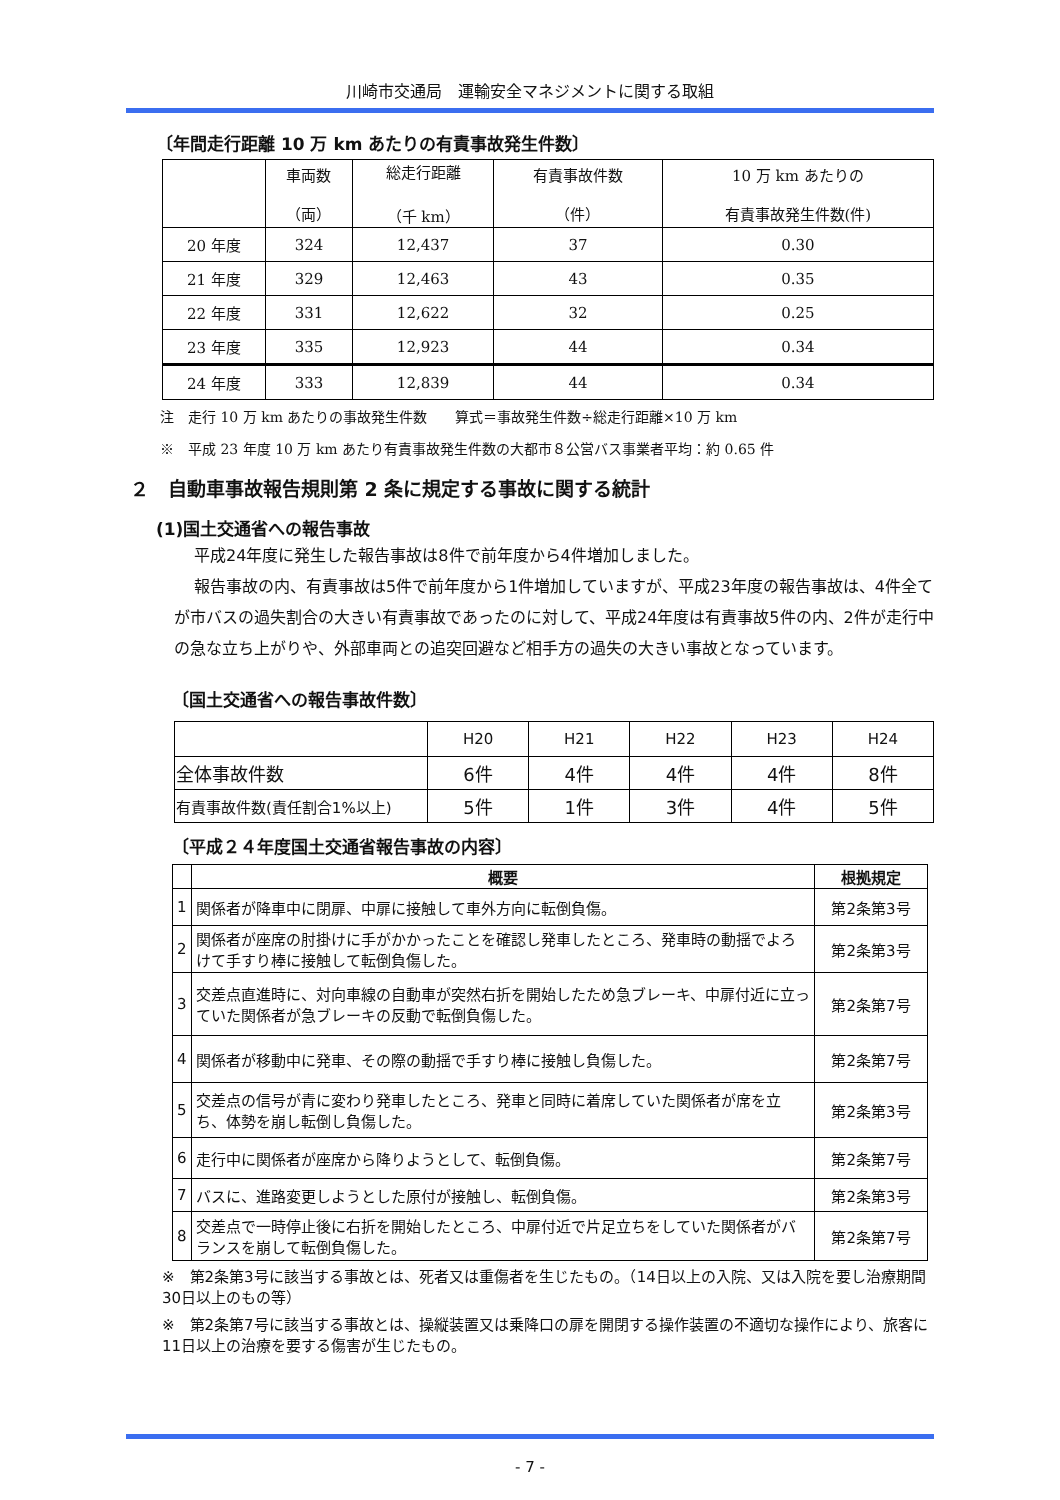川崎市交通局　運輸安全マネジメントに関する取組
〔年間走行距離 10 万 km あたりの有責事故発生件数〕
| | 車両数 （両） | 総走行距離 （千 km） | 有責事故件数 （件） | 10 万 km あたりの 有責事故発生件数(件) |
| --- | --- | --- | --- | --- |
| 20 年度 | 324 | 12,437 | 37 | 0.30 |
| 21 年度 | 329 | 12,463 | 43 | 0.35 |
| 22 年度 | 331 | 12,622 | 32 | 0.25 |
| 23 年度 | 335 | 12,923 | 44 | 0.34 |
| 24 年度 | 333 | 12,839 | 44 | 0.34 |
注　走行 10 万 km あたりの事故発生件数　　算式＝事故発生件数÷総走行距離×10 万 km
※　平成 23 年度 10 万 km あたり有責事故発生件数の大都市８公営バス事業者平均：約 0.65 件
２　自動車事故報告規則第 2 条に規定する事故に関する統計
(1)国土交通省への報告事故
平成24年度に発生した報告事故は8件で前年度から4件増加しました。
報告事故の内、有責事故は5件で前年度から1件増加していますが、平成23年度の報告事故は、4件全てが市バスの過失割合の大きい有責事故であったのに対して、平成24年度は有責事故5件の内、2件が走行中の急な立ち上がりや、外部車両との追突回避など相手方の過失の大きい事故となっています。
〔国土交通省への報告事故件数〕
| | H20 | H21 | H22 | H23 | H24 |
| 全体事故件数 | 6件 | 4件 | 4件 | 4件 | 8件 |
| 有責事故件数(責任割合1%以上) | 5件 | 1件 | 3件 | 4件 | 5件 |
〔平成２４年度国土交通省報告事故の内容〕
| | 概要 | 根拠規定 |
| --- | --- | --- |
| 1 | 関係者が降車中に閉扉、中扉に接触して車外方向に転倒負傷。 | 第2条第3号 |
| 2 | 関係者が座席の肘掛けに手がかかったことを確認し発車したところ、発車時の動揺でよろけて手すり棒に接触して転倒負傷した。 | 第2条第3号 |
| 3 | 交差点直進時に、対向車線の自動車が突然右折を開始したため急ブレーキ、中扉付近に立っていた関係者が急ブレーキの反動で転倒負傷した。 | 第2条第7号 |
| 4 | 関係者が移動中に発車、その際の動揺で手すり棒に接触し負傷した。 | 第2条第7号 |
| 5 | 交差点の信号が青に変わり発車したところ、発車と同時に着席していた関係者が席を立ち、体勢を崩し転倒し負傷した。 | 第2条第3号 |
| 6 | 走行中に関係者が座席から降りようとして、転倒負傷。 | 第2条第7号 |
| 7 | バスに、進路変更しようとした原付が接触し、転倒負傷。 | 第2条第3号 |
| 8 | 交差点で一時停止後に右折を開始したところ、中扉付近で片足立ちをしていた関係者がバランスを崩して転倒負傷した。 | 第2条第7号 |
※　第2条第3号に該当する事故とは、死者又は重傷者を生じたもの。（14日以上の入院、又は入院を要し治療期間30日以上のもの等）
※　第2条第7号に該当する事故とは、操縦装置又は乗降口の扉を開閉する操作装置の不適切な操作により、旅客に11日以上の治療を要する傷害が生じたもの。
- 7 -